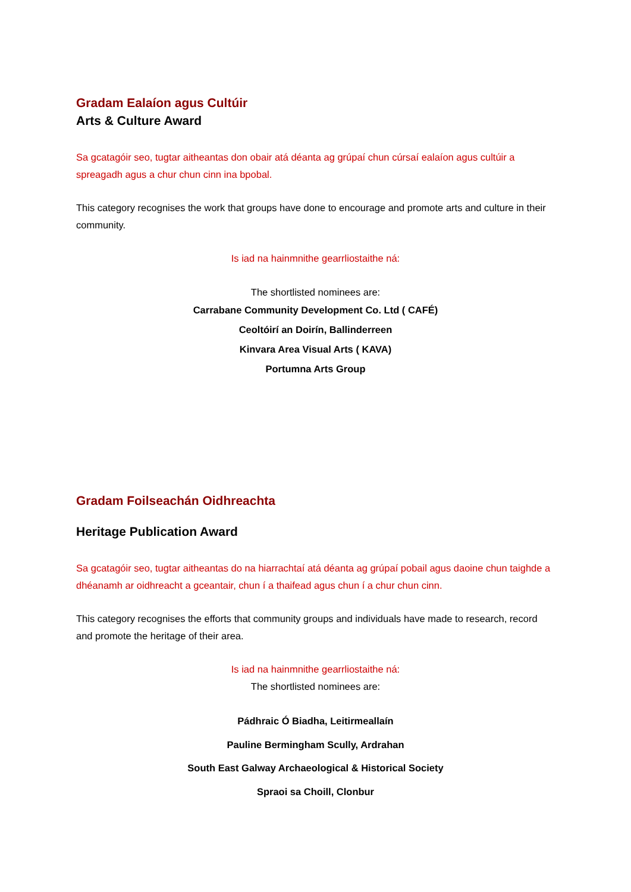Gradam Ealaíon agus Cultúir
Arts & Culture Award
Sa gcatagóir seo, tugtar aitheantas don obair atá déanta ag grúpaí chun cúrsaí ealaíon agus cultúir a spreagadh agus a chur chun cinn ina bpobal.
This category recognises the work that groups have done to encourage and promote arts and culture in their community.
Is iad na hainmnithe gearrliostaithe ná:
The shortlisted nominees are:
Carrabane Community Development Co. Ltd ( CAFÉ)
Ceoltóirí an Doirín, Ballinderreen
Kinvara Area Visual Arts ( KAVA)
Portumna Arts Group
Gradam Foilseachán Oidhreachta
Heritage Publication Award
Sa gcatagóir seo, tugtar aitheantas do na hiarrachtaí atá déanta ag grúpaí pobail agus daoine chun taighde a dhéanamh ar oidhreacht a gceantair, chun í a thaifead agus chun í a chur chun cinn.
This category recognises the efforts that community groups and individuals have made to research, record and promote the heritage of their area.
Is iad na hainmnithe gearrliostaithe ná:
The shortlisted nominees are:
Pádhraic Ó Biadha, Leitirmeallaín
Pauline Bermingham Scully, Ardrahan
South East Galway Archaeological & Historical Society
Spraoi sa Choill, Clonbur